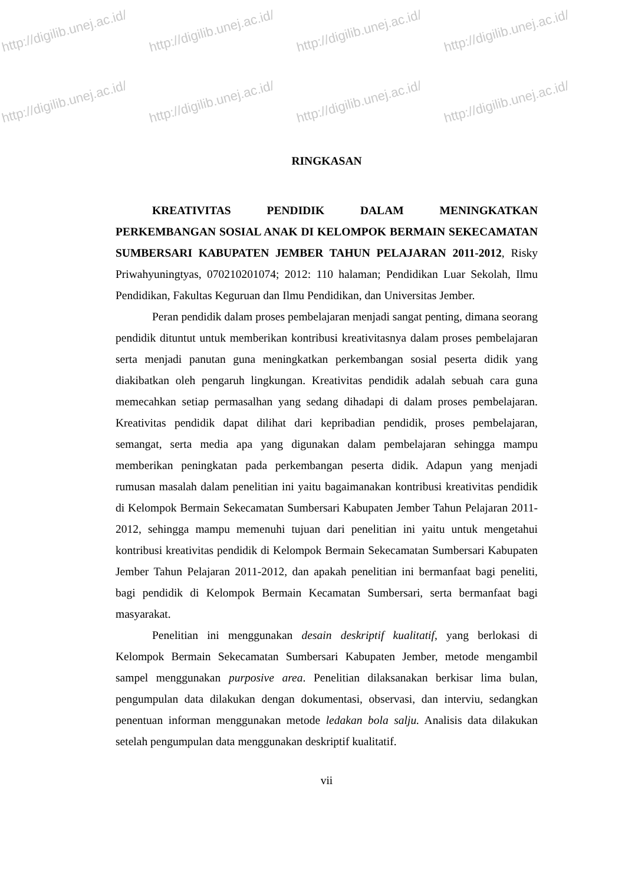http://digilib.unej.ac.id/ http://digilib.unej.ac.id/ http://digilib.unej.ac.id/ http://digilib.unej.ac.id/
http://digilib.unej.ac.id/ http://digilib.unej.ac.id/ http://digilib.unej.ac.id/ http://digilib.unej.ac.id/
RINGKASAN
KREATIVITAS PENDIDIK DALAM MENINGKATKAN PERKEMBANGAN SOSIAL ANAK DI KELOMPOK BERMAIN SEKECAMATAN SUMBERSARI KABUPATEN JEMBER TAHUN PELAJARAN 2011-2012, Risky Priwahyuningtyas, 070210201074; 2012: 110 halaman; Pendidikan Luar Sekolah, Ilmu Pendidikan, Fakultas Keguruan dan Ilmu Pendidikan, dan Universitas Jember.
Peran pendidik dalam proses pembelajaran menjadi sangat penting, dimana seorang pendidik dituntut untuk memberikan kontribusi kreativitasnya dalam proses pembelajaran serta menjadi panutan guna meningkatkan perkembangan sosial peserta didik yang diakibatkan oleh pengaruh lingkungan. Kreativitas pendidik adalah sebuah cara guna memecahkan setiap permasalhan yang sedang dihadapi di dalam proses pembelajaran. Kreativitas pendidik dapat dilihat dari kepribadian pendidik, proses pembelajaran, semangat, serta media apa yang digunakan dalam pembelajaran sehingga mampu memberikan peningkatan pada perkembangan peserta didik. Adapun yang menjadi rumusan masalah dalam penelitian ini yaitu bagaimanakan kontribusi kreativitas pendidik di Kelompok Bermain Sekecamatan Sumbersari Kabupaten Jember Tahun Pelajaran 2011-2012, sehingga mampu memenuhi tujuan dari penelitian ini yaitu untuk mengetahui kontribusi kreativitas pendidik di Kelompok Bermain Sekecamatan Sumbersari Kabupaten Jember Tahun Pelajaran 2011-2012, dan apakah penelitian ini bermanfaat bagi peneliti, bagi pendidik di Kelompok Bermain Kecamatan Sumbersari, serta bermanfaat bagi masyarakat.
Penelitian ini menggunakan desain deskriptif kualitatif, yang berlokasi di Kelompok Bermain Sekecamatan Sumbersari Kabupaten Jember, metode mengambil sampel menggunakan purposive area. Penelitian dilaksanakan berkisar lima bulan, pengumpulan data dilakukan dengan dokumentasi, observasi, dan interviu, sedangkan penentuan informan menggunakan metode ledakan bola salju. Analisis data dilakukan setelah pengumpulan data menggunakan deskriptif kualitatif.
vii